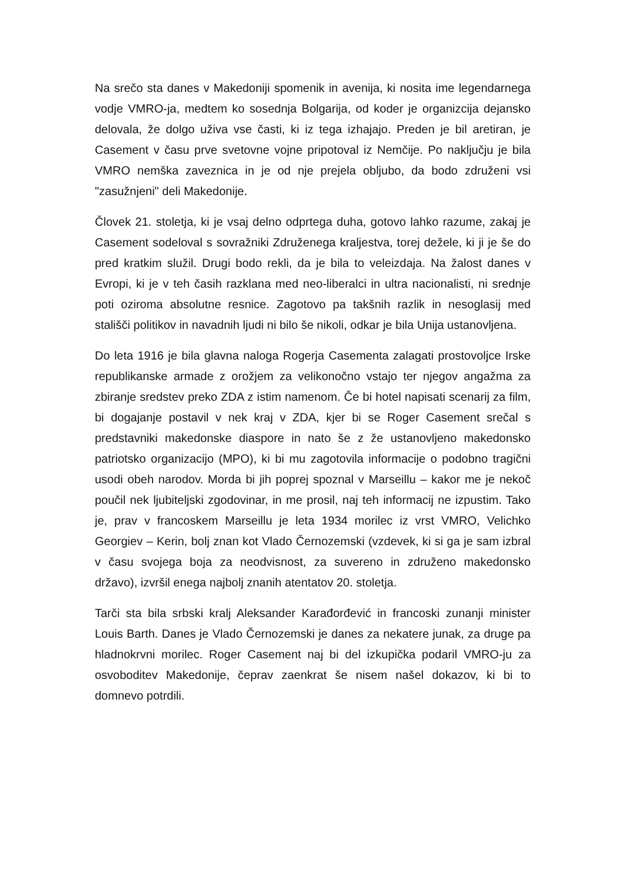Na srečo sta danes v Makedoniji spomenik in avenija, ki nosita ime legendarnega vodje VMRO-ja, medtem ko sosednja Bolgarija, od koder je organizcija dejansko delovala, že dolgo uživa vse časti, ki iz tega izhajajo. Preden je bil aretiran, je Casement v času prve svetovne vojne pripotoval iz Nemčije. Po naključju je bila VMRO nemška zaveznica in je od nje prejela obljubo, da bodo združeni vsi "zasužnjeni" deli Makedonije.
Človek 21. stoletja, ki je vsaj delno odprtega duha, gotovo lahko razume, zakaj je Casement sodeloval s sovražniki Združenega kraljestva, torej dežele, ki ji je še do pred kratkim služil. Drugi bodo rekli, da je bila to veleizdaja. Na žalost danes v Evropi, ki je v teh časih razklana med neo-liberalci in ultra nacionalisti, ni srednje poti oziroma absolutne resnice. Zagotovo pa takšnih razlik in nesoglasij med stališči politikov in navadnih ljudi ni bilo še nikoli, odkar je bila Unija ustanovljena.
Do leta 1916 je bila glavna naloga Rogerja Casementa zalagati prostovoljce Irske republikanske armade z orožjem za velikonočno vstajo ter njegov angažma za zbiranje sredstev preko ZDA z istim namenom. Če bi hotel napisati scenarij za film, bi dogajanje postavil v nek kraj v ZDA, kjer bi se Roger Casement srečal s predstavniki makedonske diaspore in nato še z že ustanovljeno makedonsko patriotsko organizacijo (MPO), ki bi mu zagotovila informacije o podobno tragični usodi obeh narodov. Morda bi jih poprej spoznal v Marseillu – kakor me je nekoč poučil nek ljubiteljski zgodovinar, in me prosil, naj teh informacij ne izpustim. Tako je, prav v francoskem Marseillu je leta 1934 morilec iz vrst VMRO, Velichko Georgiev – Kerin, bolj znan kot Vlado Černozemski (vzdevek, ki si ga je sam izbral v času svojega boja za neodvisnost, za suvereno in združeno makedonsko državo), izvršil enega najbolj znanih atentatov 20. stoletja.
Tarči sta bila srbski kralj Aleksander Karađorđević in francoski zunanji minister Louis Barth. Danes je Vlado Černozemski je danes za nekatere junak, za druge pa hladnokrvni morilec. Roger Casement naj bi del izkupička podaril VMRO-ju za osvoboditev Makedonije, čeprav zaenkrat še nisem našel dokazov, ki bi to domnevo potrdili.